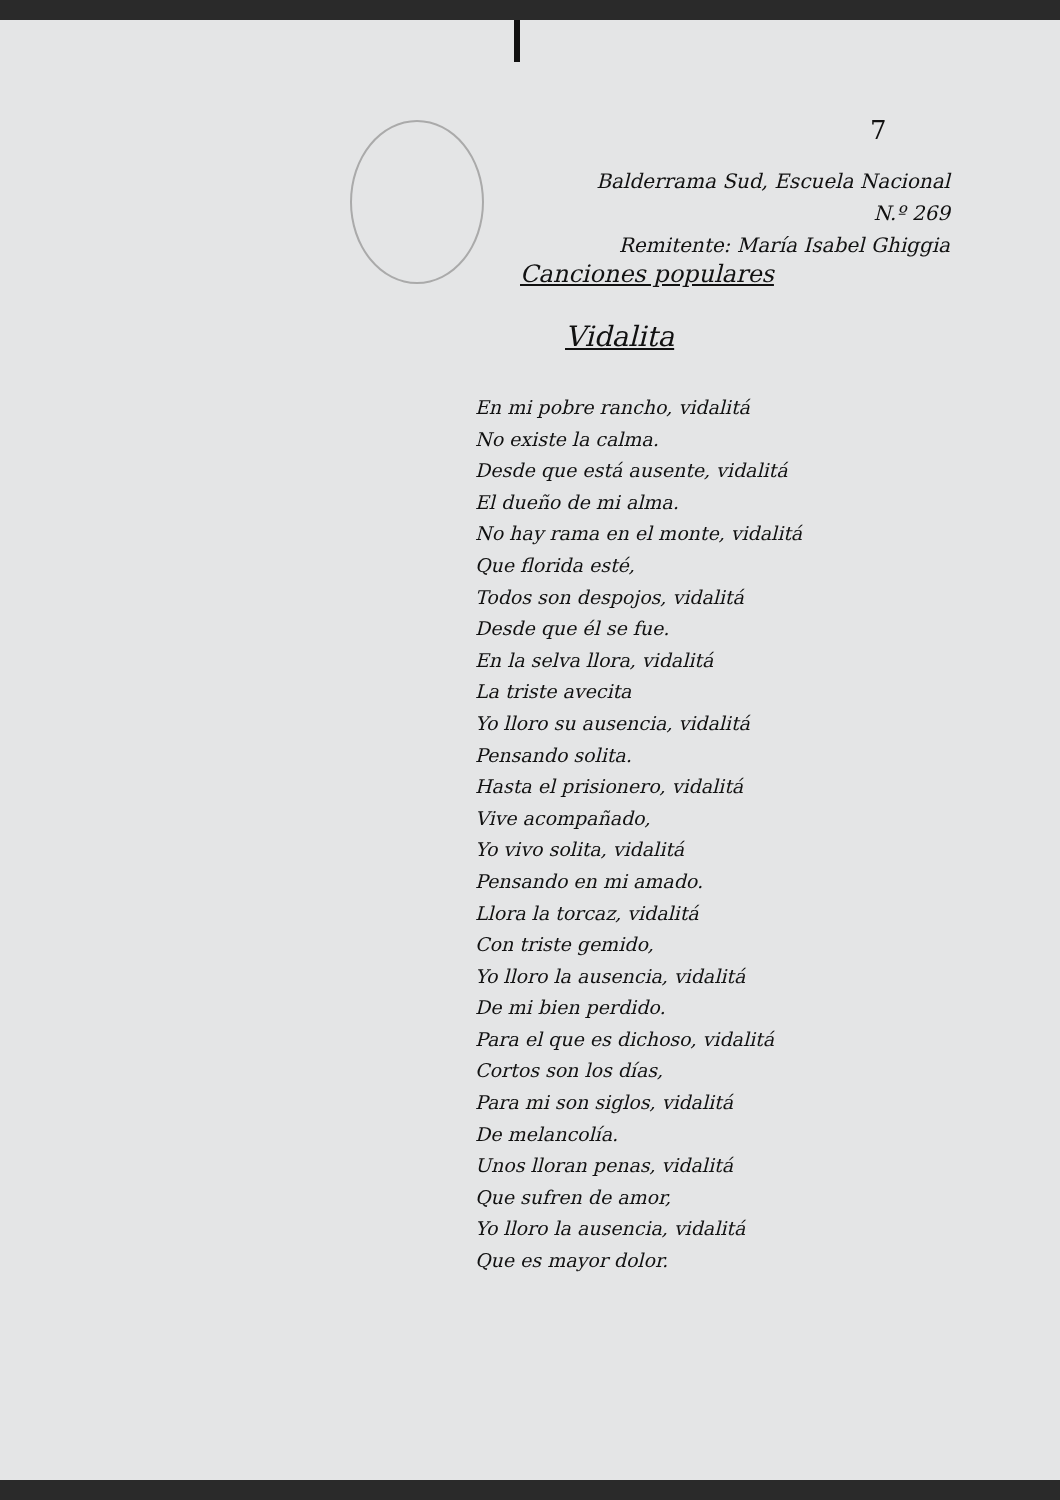7
Balderrama Sud, Escuela Nacional N.º 269
Remitente: María Isabel Ghiggia
Canciones populares
Vidalita
En mi pobre rancho, vidalitá
No existe la calma.
Desde que está ausente, vidalitá
El dueño de mi alma.
No hay rama en el monte, vidalitá
Que florida esté,
Todos son despojos, vidalitá
Desde que él se fue.
En la selva llora, vidalitá
La triste avecita
Yo lloro su ausencia, vidalitá
Pensando solita.
Hasta el prisionero, vidalitá
Vive acompañado,
Yo vivo solita, vidalitá
Pensando en mi amado.
Llora la torcaz, vidalitá
Con triste gemido,
Yo lloro la ausencia, vidalitá
De mi bien perdido.
Para el que es dichoso, vidalitá
Cortos son los días,
Para mi son siglos, vidalitá
De melancolía.
Unos lloran penas, vidalitá
Que sufren de amor,
Yo lloro la ausencia, vidalitá
Que es mayor dolor.